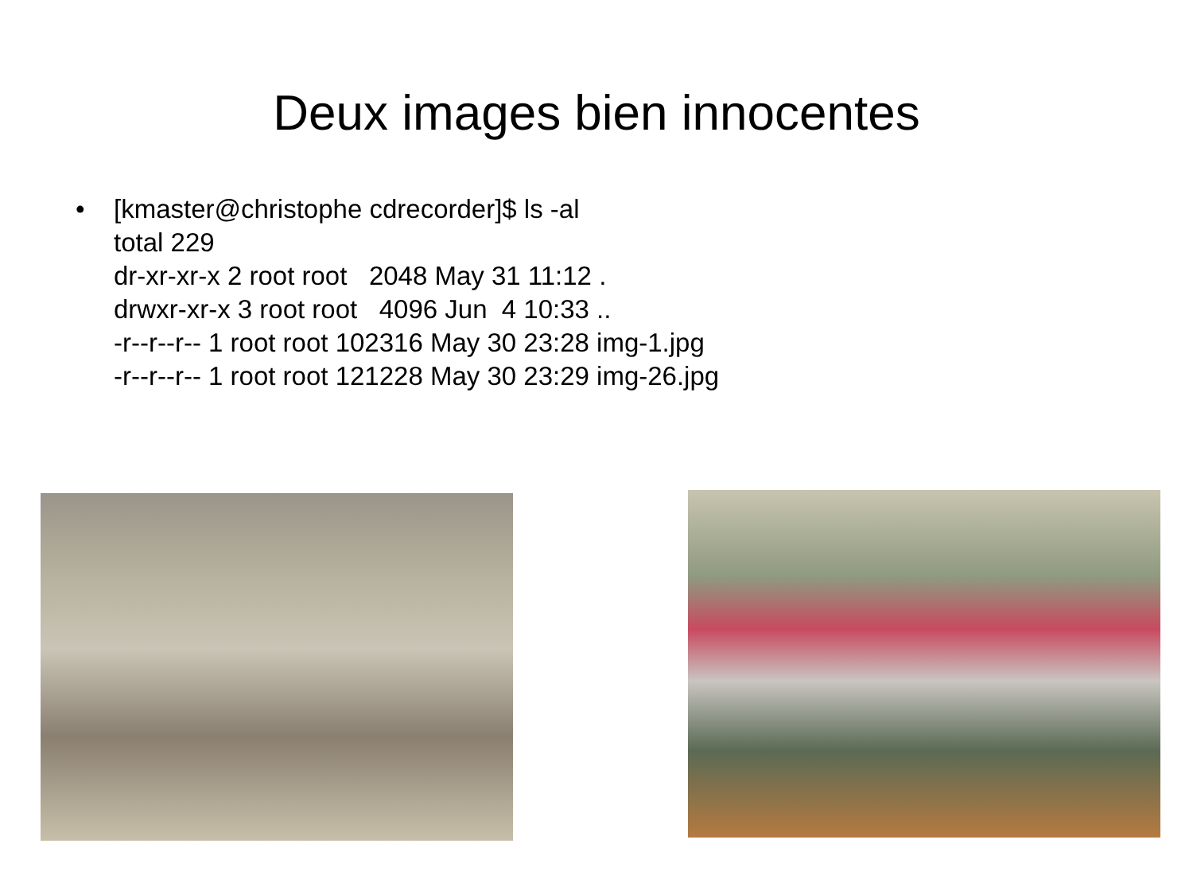Deux images bien innocentes
• [kmaster@christophe cdrecorder]$ ls -al total 229 dr-xr-xr-x 2 root root 2048 May 31 11:12 . drwxr-xr-x 3 root root 4096 Jun 4 10:33 .. -r--r--r-- 1 root root 102316 May 30 23:28 img-1.jpg -r--r--r-- 1 root root 121228 May 30 23:29 img-26.jpg